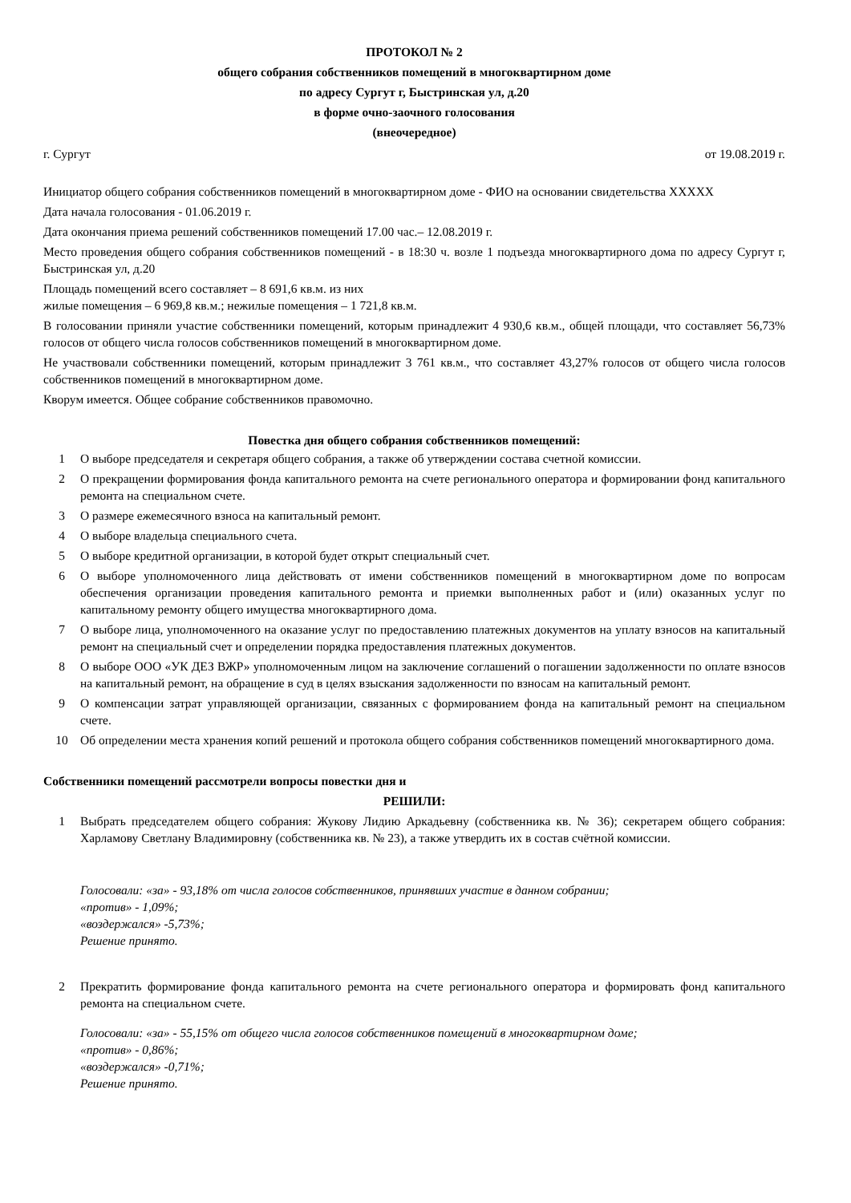ПРОТОКОЛ № 2
общего собрания собственников помещений в многоквартирном доме
по адресу Сургут г, Быстринская ул, д.20
в форме очно-заочного голосования
(внеочередное)
г. Сургут от 19.08.2019 г.
Инициатор общего собрания собственников помещений в многоквартирном доме - ФИО на основании свидетельства ХХХХХ
Дата начала голосования - 01.06.2019 г.
Дата окончания приема решений собственников помещений 17.00 час.– 12.08.2019 г.
Место проведения общего собрания собственников помещений - в 18:30 ч. возле 1 подъезда многоквартирного дома по адресу Сургут г, Быстринская ул, д.20
Площадь помещений всего составляет – 8 691,6 кв.м. из них
жилые помещения – 6 969,8 кв.м.; нежилые помещения – 1 721,8 кв.м.
В голосовании приняли участие собственники помещений, которым принадлежит 4 930,6 кв.м., общей площади, что составляет 56,73% голосов от общего числа голосов собственников помещений в многоквартирном доме.
Не участвовали собственники помещений, которым принадлежит 3 761 кв.м., что составляет 43,27% голосов от общего числа голосов собственников помещений в многоквартирном доме.
Кворум имеется. Общее собрание собственников правомочно.
Повестка дня общего собрания собственников помещений:
1 О выборе председателя и секретаря общего собрания, а также об утверждении состава счетной комиссии.
2 О прекращении формирования фонда капитального ремонта на счете регионального оператора и формировании фонд капитального ремонта на специальном счете.
3 О размере ежемесячного взноса на капитальный ремонт.
4 О выборе владельца специального счета.
5 О выборе кредитной организации, в которой будет открыт специальный счет.
6 О выборе уполномоченного лица действовать от имени собственников помещений в многоквартирном доме по вопросам обеспечения организации проведения капитального ремонта и приемки выполненных работ и (или) оказанных услуг по капитальному ремонту общего имущества многоквартирного дома.
7 О выборе лица, уполномоченного на оказание услуг по предоставлению платежных документов на уплату взносов на капитальный ремонт на специальный счет и определении порядка предоставления платежных документов.
8 О выборе ООО «УК ДЕЗ ВЖР» уполномоченным лицом на заключение соглашений о погашении задолженности по оплате взносов на капитальный ремонт, на обращение в суд в целях взыскания задолженности по взносам на капитальный ремонт.
9 О компенсации затрат управляющей организации, связанных с формированием фонда на капитальный ремонт на специальном счете.
10 Об определении места хранения копий решений и протокола общего собрания собственников помещений многоквартирного дома.
Собственники помещений рассмотрели вопросы повестки дня и
РЕШИЛИ:
1 Выбрать председателем общего собрания: Жукову Лидию Аркадьевну (собственника кв. № 36); секретарем общего собрания: Харламову Светлану Владимировну (собственника кв. № 23), а также утвердить их в состав счётной комиссии.
Голосовали: «за» - 93,18% от числа голосов собственников, принявших участие в данном собрании;
«против» - 1,09%;
«воздержался» -5,73%;
Решение принято.
2 Прекратить формирование фонда капитального ремонта на счете регионального оператора и формировать фонд капитального ремонта на специальном счете.
Голосовали: «за» - 55,15% от общего числа голосов собственников помещений в многоквартирном доме;
«против» - 0,86%;
«воздержался» -0,71%;
Решение принято.